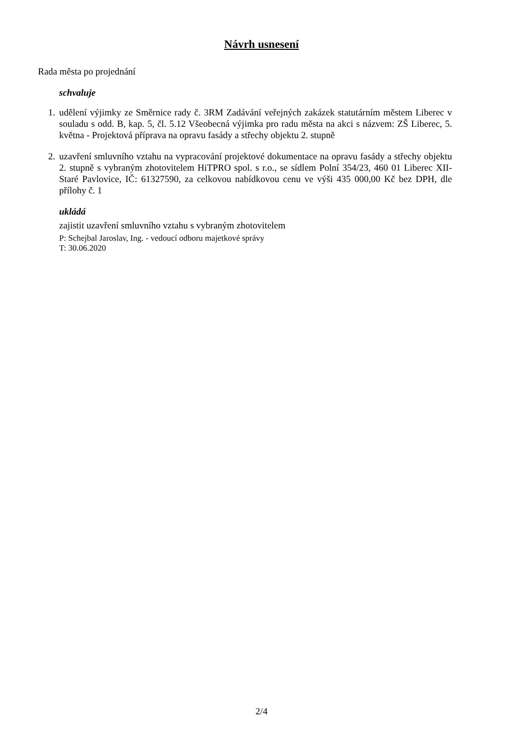Návrh usnesení
Rada města po projednání
schvaluje
1. udělení výjimky ze Směrnice rady č. 3RM Zadávání veřejných zakázek statutárním městem Liberec v souladu s odd. B, kap. 5, čl. 5.12 Všeobecná výjimka pro radu města na akci s názvem: ZŠ Liberec, 5. května - Projektová příprava na opravu fasády a střechy objektu 2. stupně
2. uzavření smluvního vztahu na vypracování projektové dokumentace na opravu fasády a střechy objektu 2. stupně s vybraným zhotovitelem HiTPRO spol. s r.o., se sídlem Polní 354/23, 460 01 Liberec XII-Staré Pavlovice, IČ: 61327590, za celkovou nabídkovou cenu ve výši 435 000,00 Kč bez DPH, dle přílohy č. 1
ukládá
zajistit uzavření smluvního vztahu s vybraným zhotovitelem
P: Schejbal Jaroslav, Ing. - vedoucí odboru majetkové správy
T: 30.06.2020
2/4